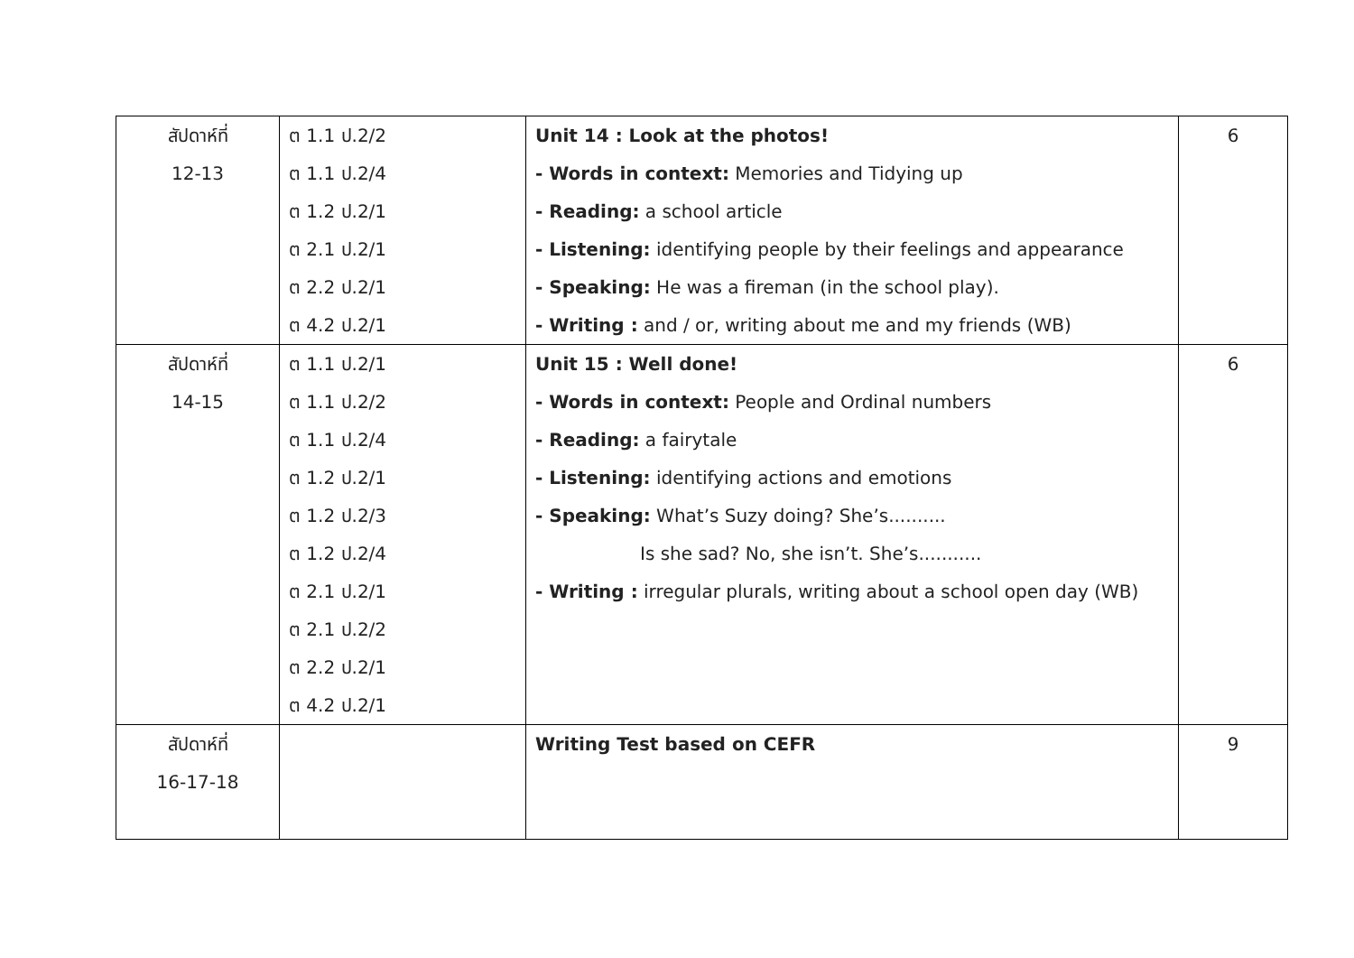| สัปดาห์ที่ 12-13 | ต 1.1 ป.2/2 ต 1.1 ป.2/4 ต 1.2 ป.2/1 ต 2.1 ป.2/1 ต 2.2 ป.2/1 ต 4.2 ป.2/1 | Unit 14 : Look at the photos! - Words in context: Memories and Tidying up - Reading: a school article - Listening: identifying people by their feelings and appearance - Speaking: He was a fireman (in the school play). - Writing : and / or, writing about me and my friends (WB) | 6 |
| สัปดาห์ที่ 14-15 | ต 1.1 ป.2/1 ต 1.1 ป.2/2 ต 1.1 ป.2/4 ต 1.2 ป.2/1 ต 1.2 ป.2/3 ต 1.2 ป.2/4 ต 2.1 ป.2/1 ต 2.1 ป.2/2 ต 2.2 ป.2/1 ต 4.2 ป.2/1 | Unit 15 : Well done! - Words in context: People and Ordinal numbers - Reading: a fairytale - Listening: identifying actions and emotions - Speaking: What’s Suzy doing? She’s.......... Is she sad? No, she isn’t. She’s........... - Writing : irregular plurals, writing about a school open day (WB) | 6 |
| สัปดาห์ที่ 16-17-18 | | Writing Test based on CEFR | 9 |